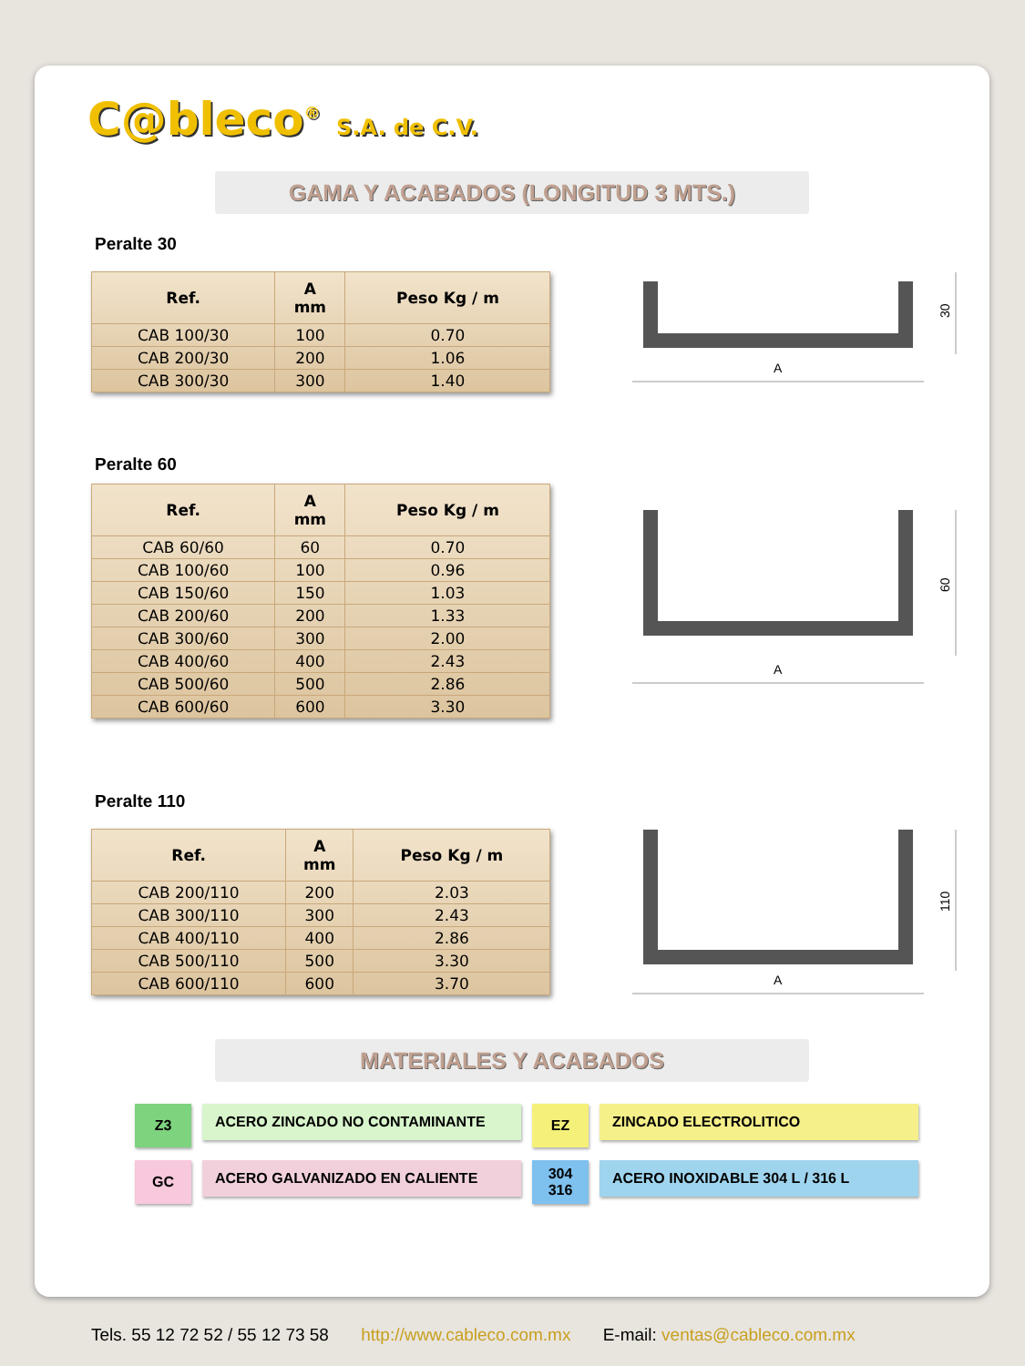C@bleco<sup>®</sup> S.A. de C.V.
GAMA Y ACABADOS (LONGITUD 3 MTS.)
Peralte 30
| Ref. | A mm | Peso Kg / m |
| --- | --- | --- |
| CAB 100/30 | 100 | 0.70 |
| CAB 200/30 | 200 | 1.06 |
| CAB 300/30 | 300 | 1.40 |
A
30
Peralte 60
| Ref. | A mm | Peso Kg / m |
| --- | --- | --- |
| CAB 60/60 | 60 | 0.70 |
| CAB 100/60 | 100 | 0.96 |
| CAB 150/60 | 150 | 1.03 |
| CAB 200/60 | 200 | 1.33 |
| CAB 300/60 | 300 | 2.00 |
| CAB 400/60 | 400 | 2.43 |
| CAB 500/60 | 500 | 2.86 |
| CAB 600/60 | 600 | 3.30 |
A
60
Peralte 110
| Ref. | A mm | Peso Kg / m |
| --- | --- | --- |
| CAB 200/110 | 200 | 2.03 |
| CAB 300/110 | 300 | 2.43 |
| CAB 400/110 | 400 | 2.86 |
| CAB 500/110 | 500 | 3.30 |
| CAB 600/110 | 600 | 3.70 |
A
110
MATERIALES Y ACABADOS
Z3
ACERO ZINCADO NO CONTAMINANTE
EZ
ZINCADO ELECTROLITICO
GC
ACERO GALVANIZADO EN CALIENTE
304
316
ACERO INOXIDABLE 304 L / 316 L
Tels. 55 12 72 52 / 55 12 73 58 http://www.cableco.com.mx E-mail: ventas@cableco.com.mx